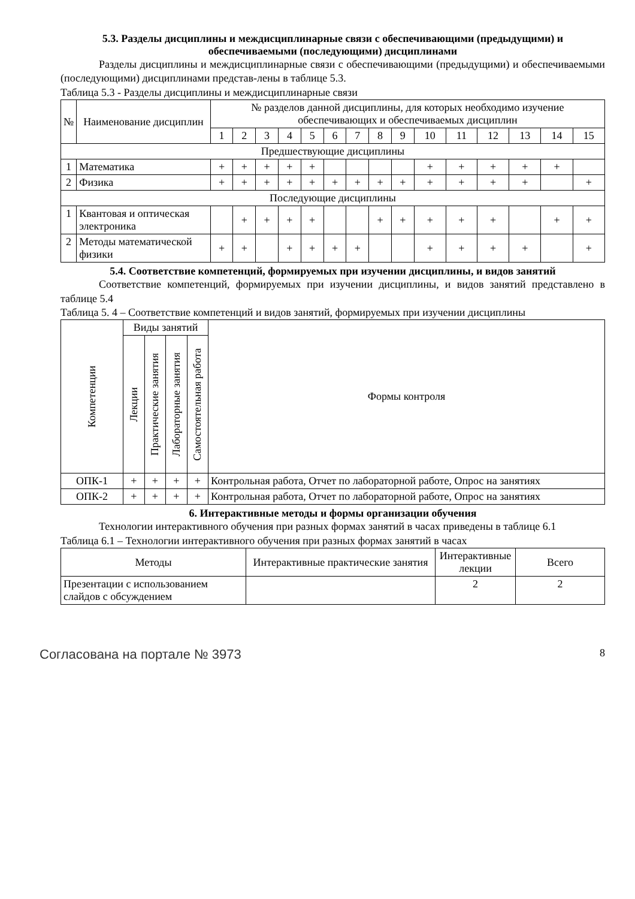5.3. Разделы дисциплины и междисциплинарные связи с обеспечивающими (предыдущими) и обеспечиваемыми (последующими) дисциплинами
Разделы дисциплины и междисциплинарные связи с обеспечивающими (предыдущими) и обеспечиваемыми (последующими) дисциплинами представ-лены в таблице 5.3.
Таблица 5.3 - Разделы дисциплины и междисциплинарные связи
| № | Наименование дисциплин | № разделов данной дисциплины, для которых необходимо изучение обеспечивающих и обеспечиваемых дисциплин | | | | | | | | | | | | | | |
| --- | --- | --- | --- | --- | --- | --- | --- | --- | --- | --- | --- | --- | --- | --- | --- | --- |
| | | 1 | 2 | 3 | 4 | 5 | 6 | 7 | 8 | 9 | 10 | 11 | 12 | 13 | 14 | 15 |
| Предшествующие дисциплины | | | | | | | | | | | | | | | | |
| 1 | Математика | + | + | + | + | + | | | | | + | + | + | + | + | |
| 2 | Физика | + | + | + | + | + | + | + | + | + | + | + | + | + | | + |
| Последующие дисциплины | | | | | | | | | | | | | | | | |
| 1 | Квантовая и оптическая электроника | | + | + | + | + | | | + | + | + | + | + | | + | + |
| 2 | Методы математической физики | + | + | | + | + | + | + | | | + | + | + | + | | + |
5.4. Соответствие компетенций, формируемых при изучении дисциплины, и видов занятий
Соответствие компетенций, формируемых при изучении дисциплины, и видов занятий представлено в таблице 5.4
Таблица 5. 4 – Соответствие компетенций и видов занятий, формируемых при изучении дисциплины
| Компетенции | Виды занятий | | | | Формы контроля |
| --- | --- | --- | --- | --- | --- |
| | Лекции | Практические занятия | Лабораторные занятия | Самостоятельная работа | |
| ОПК-1 | + | + | + | + | Контрольная работа, Отчет по лабораторной работе, Опрос на занятиях |
| ОПК-2 | + | + | + | + | Контрольная работа, Отчет по лабораторной работе, Опрос на занятиях |
6. Интерактивные методы и формы организации обучения
Технологии интерактивного обучения при разных формах занятий в часах приведены в таблице 6.1
Таблица 6.1 – Технологии интерактивного обучения при разных формах занятий в часах
| Методы | Интерактивные практические занятия | Интерактивные лекции | Всего |
| --- | --- | --- | --- |
| Презентации с использованием слайдов с обсуждением | | 2 | 2 |
Согласована на портале № 3973
8